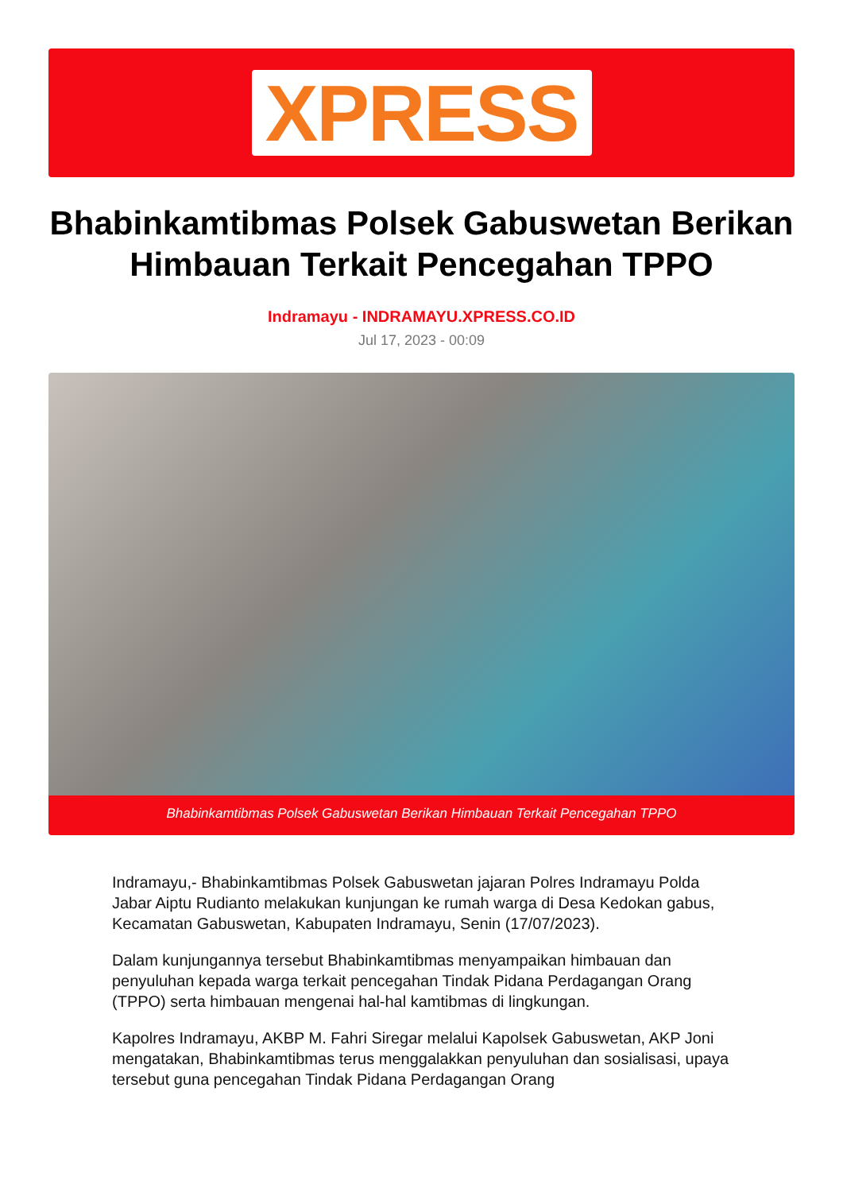XPRESS
Bhabinkamtibmas Polsek Gabuswetan Berikan Himbauan Terkait Pencegahan TPPO
Indramayu - INDRAMAYU.XPRESS.CO.ID
Jul 17, 2023 - 00:09
Bhabinkamtibmas Polsek Gabuswetan Berikan Himbauan Terkait Pencegahan TPPO
Indramayu,- Bhabinkamtibmas Polsek Gabuswetan jajaran Polres Indramayu Polda Jabar Aiptu Rudianto melakukan kunjungan ke rumah warga di Desa Kedokan gabus, Kecamatan Gabuswetan, Kabupaten Indramayu, Senin (17/07/2023).
Dalam kunjungannya tersebut Bhabinkamtibmas menyampaikan himbauan dan penyuluhan kepada warga terkait pencegahan Tindak Pidana Perdagangan Orang (TPPO) serta himbauan mengenai hal-hal kamtibmas di lingkungan.
Kapolres Indramayu, AKBP M. Fahri Siregar melalui Kapolsek Gabuswetan, AKP Joni mengatakan, Bhabinkamtibmas terus menggalakkan penyuluhan dan sosialisasi, upaya tersebut guna pencegahan Tindak Pidana Perdagangan Orang